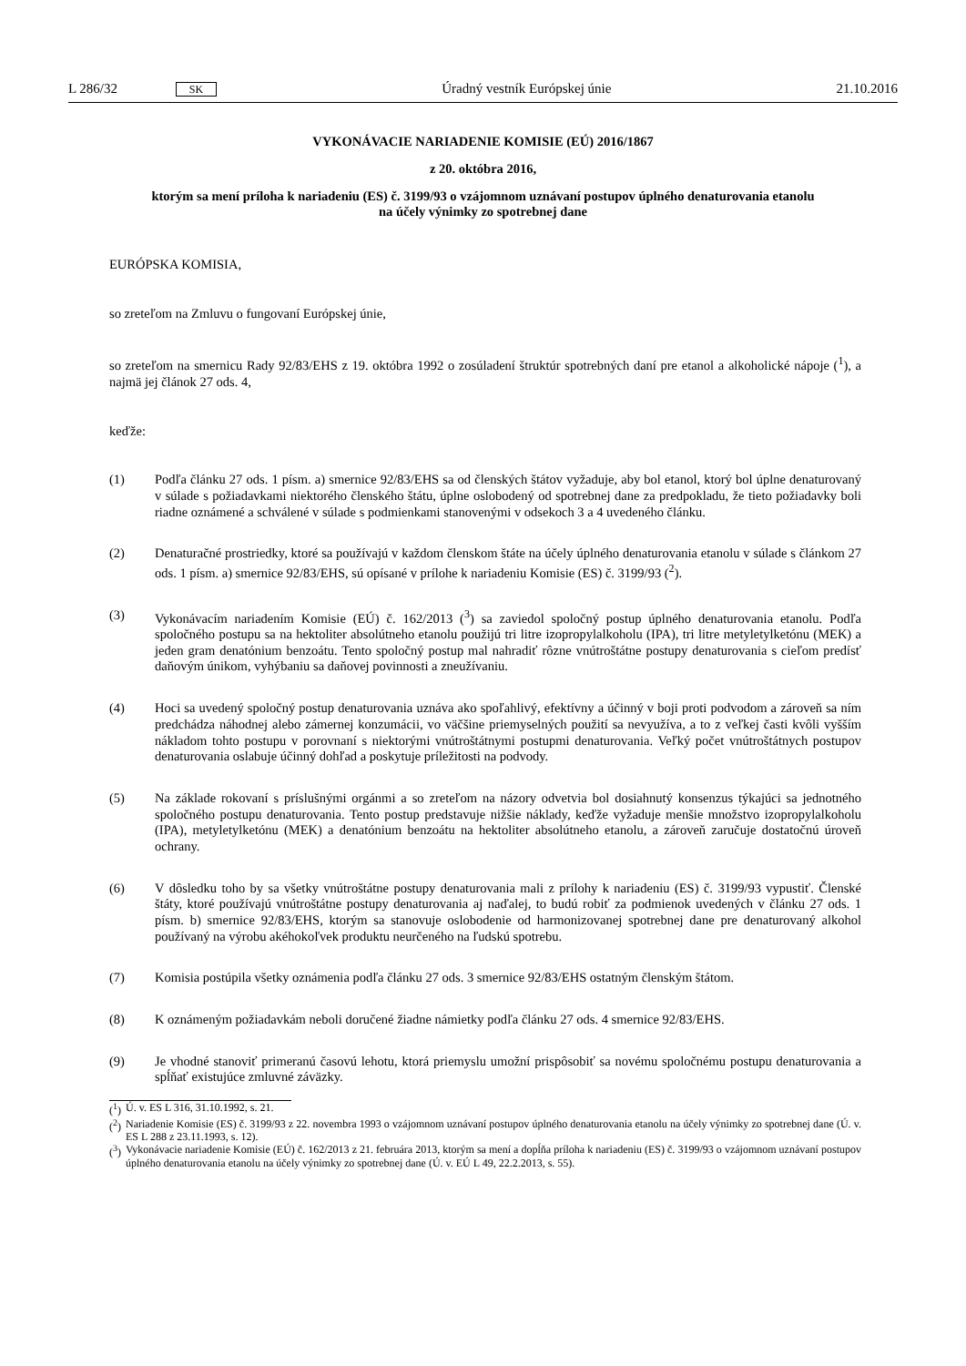L 286/32 SK Úradný vestník Európskej únie 21.10.2016
VYKONÁVACIE NARIADENIE KOMISIE (EÚ) 2016/1867
z 20. októbra 2016,
ktorým sa mení príloha k nariadeniu (ES) č. 3199/93 o vzájomnom uznávaní postupov úplného denaturovania etanolu na účely výnimky zo spotrebnej dane
EURÓPSKA KOMISIA,
so zreteľom na Zmluvu o fungovaní Európskej únie,
so zreteľom na smernicu Rady 92/83/EHS z 19. októbra 1992 o zosúladení štruktúr spotrebných daní pre etanol a alkoholické nápoje (<sup>1</sup>), a najmä jej článok 27 ods. 4,
keďže:
(1) Podľa článku 27 ods. 1 písm. a) smernice 92/83/EHS sa od členských štátov vyžaduje, aby bol etanol, ktorý bol úplne denaturovaný v súlade s požiadavkami niektorého členského štátu, úplne oslobodený od spotrebnej dane za predpokladu, že tieto požiadavky boli riadne oznámené a schválené v súlade s podmienkami stanovenými v odsekoch 3 a 4 uvedeného článku.
(2) Denaturačné prostriedky, ktoré sa používajú v každom členskom štáte na účely úplného denaturovania etanolu v súlade s článkom 27 ods. 1 písm. a) smernice 92/83/EHS, sú opísané v prílohe k nariadeniu Komisie (ES) č. 3199/93 (<sup>2</sup>).
(3) Vykonávacím nariadením Komisie (EÚ) č. 162/2013 (<sup>3</sup>) sa zaviedol spoločný postup úplného denaturovania etanolu. Podľa spoločného postupu sa na hektoliter absolútneho etanolu použijú tri litre izopropylalkoholu (IPA), tri litre metyletylketónu (MEK) a jeden gram denatónium benzoátu. Tento spoločný postup mal nahradiť rôzne vnútroštátne postupy denaturovania s cieľom predísť daňovým únikom, vyhýbaniu sa daňovej povinnosti a zneužívaniu.
(4) Hoci sa uvedený spoločný postup denaturovania uznáva ako spoľahlivý, efektívny a účinný v boji proti podvodom a zároveň sa ním predchádza náhodnej alebo zámernej konzumácii, vo väčšine priemyselných použití sa nevyužíva, a to z veľkej časti kvôli vyšším nákladom tohto postupu v porovnaní s niektorými vnútroštátnymi postupmi denaturovania. Veľký počet vnútroštátnych postupov denaturovania oslabuje účinný dohľad a poskytuje príležitosti na podvody.
(5) Na základe rokovaní s príslušnými orgánmi a so zreteľom na názory odvetvia bol dosiahnutý konsenzus týkajúci sa jednotného spoločného postupu denaturovania. Tento postup predstavuje nižšie náklady, keďže vyžaduje menšie množstvo izopropylalkoholu (IPA), metyletylketónu (MEK) a denatónium benzoátu na hektoliter absolútneho etanolu, a zároveň zaručuje dostatočnú úroveň ochrany.
(6) V dôsledku toho by sa všetky vnútroštátne postupy denaturovania mali z prílohy k nariadeniu (ES) č. 3199/93 vypustiť. Členské štáty, ktoré používajú vnútroštátne postupy denaturovania aj naďalej, to budú robiť za podmienok uvedených v článku 27 ods. 1 písm. b) smernice 92/83/EHS, ktorým sa stanovuje oslobodenie od harmonizovanej spotrebnej dane pre denaturovaný alkohol používaný na výrobu akéhokoľvek produktu neurčeného na ľudskú spotrebu.
(7) Komisia postúpila všetky oznámenia podľa článku 27 ods. 3 smernice 92/83/EHS ostatným členským štátom.
(8) K oznámeným požiadavkám neboli doručené žiadne námietky podľa článku 27 ods. 4 smernice 92/83/EHS.
(9) Je vhodné stanoviť primeranú časovú lehotu, ktorá priemyslu umožní prispôsobiť sa novému spoločnému postupu denaturovania a spĺňať existujúce zmluvné záväzky.
(<sup>1</sup>)
Ú. v. ES L 316, 31.10.1992, s. 21.
(<sup>2</sup>)
Nariadenie Komisie (ES) č. 3199/93 z 22. novembra 1993 o vzájomnom uznávaní postupov úplného denaturovania etanolu na účely výnimky zo spotrebnej dane (Ú. v. ES L 288 z 23.11.1993, s. 12).
(<sup>3</sup>)
Vykonávacie nariadenie Komisie (EÚ) č. 162/2013 z 21. februára 2013, ktorým sa mení a dopĺňa príloha k nariadeniu (ES) č. 3199/93 o vzájomnom uznávaní postupov úplného denaturovania etanolu na účely výnimky zo spotrebnej dane (Ú. v. EÚ L 49, 22.2.2013, s. 55).